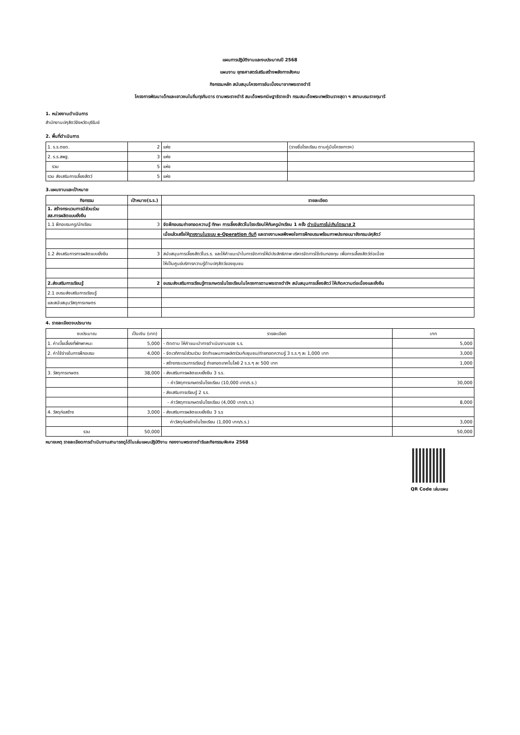แผนการปฏิบัติงานและงบประมาณปี 2568
แผนงาน ยุทธศาสตร์เสริมสร้างพลังทางสังคม
กิจกรรมหลัก สนับสนุนโครงการอันเนื่องมาจากพระราชดำริ
โครงการพัฒนาเด็กและเยาวชนในถิ่นทุรกันดาร ตามพระราชดำริ สมเด็จพระกนิษฐาธิราชเจ้า กรมสมเด็จพระเทพรัตนราชสุดา ฯ สยามบรมราชกุมารี
1. หน่วยงานดำเนินการ
สำนักงานปศุสัตว์จังหวัดบุรีรัมย์
2. พื้นที่ดำเนินการ
| 1. ร.ร.ตชด. | 2 | แห่ง | (รายชื่อโรงเรียน ตามคู่มือโครงการฯ) |
| 2. ร.ร.สพฐ. | 3 | แห่ง | |
| รวม | 5 | แห่ง | |
| รวม ส่งเสริมการเลี้ยงสัตว์ | 5 | แห่ง | |
3.แผนงานและเป้าหมาย
| กิจกรรม | เป้าหมาย(ร.ร.) | รายละเอียด |
| --- | --- | --- |
| 1. สร้างกระบวนการมีส่วนร่วม สส.การผลิตแบบยั่งยืน | | |
| 1.1 ฝึกอบรมครู/นักเรียน | 3 | จัดฝึกอบรมถ่ายทอดความรู้ ทักษะ การเลี้ยงสัตว์ในโรงเรียนให้กับครูนักเรียน 1 ครั้ง ดำเนินการไม่เกินไตรมาส 2 |
| | | เมื่อแล้วเสร็จให้ รายงานในระบบ e-Operation ทันที และรายงานผลพึงพอใจการฝึกอบรมพร้อมภาพประกอบมายังกรมปศุสัตว์ |
| 1.2 ส่งเสริมการการผลิตแบบยั่งยืน | 3 | สนับสนุนการเลี้ยงสัตว์ในร.ร. และให้คำแนะนำในการจัดการให้มีประสิทธิภาพ บริหารจัดการใช้เงินกองทุน เพื่อการเลี้ยงสัตว์ต่อเนื่อง |
| | | ให้เป็นศูนย์บริการความรู้ด้านปศุสัตว์ของชุมชน |
| 2.ส่งเสริมการเรียนรู้ | 2 | อบรมส่งเสริมการเรียนรู้การเกษตรในโรงเรียนในโครงการตามพระราชดำริฯ สนับสนุนการเลี้ยงสัตว์ ให้เกิดความต่อเนื่องและยั่งยืน |
| 2.1 อบรมส่งเสริมการเรียนรู้ | | |
| และสนับสนุนวัสดุการเกษตร | | |
4. รายละเอียดงบประมาณ
| งบประมาณ | เป็นเงิน (บาท) | รายละเอียด | บาท |
| 1. ค่าเบี้ยเลี้ยงที่พักพาหนะ | 5,000 | - ติดตาม ให้คำแนะนำการดำเนินงานของ ร.ร. | 5,000 |
| 2. ค่าใช้จ่ายในการฝึกอบรม | 4,000 | - จัดเวทีการมีส่วนร่วม จัดทำแผนการผลิตร่วมกับชุมชน/ถ่ายทอดความรู้ 3 ร.ร.ๆ ละ 1,000 บาท | 3,000 |
| | | - สร้างกระบวนการเรียนรู้ ถ่ายทอดเทคโนโลยี 2 ร.ร.ๆ ละ 500 บาท | 1,000 |
| 3. วัสดุการเกษตร | 38,000 | - ส่งเสริมการผลิตแบบยั่งยืน 3 ร.ร. | |
| | | - ค่าวัสดุการเกษตรในโรงเรียน (10,000 บาท/ร.ร.) | 30,000 |
| | | - ส่งเสริมการเรียนรู้ 2 ร.ร. | |
| | | - ค่าวัสดุการเกษตรในโรงเรียน (4,000 บาท/ร.ร.) | 8,000 |
| 4. วัสดุก่อสร้าง | 3,000 | - ส่งเสริมการผลิตแบบยั่งยืน 3 ร.ร | |
| | | ค่าวัสดุก่อสร้างในโรงเรียน (1,000 บาท/ร.ร.) | 3,000 |
| รวม | 50,000 | | 50,000 |
หมายเหตุ รายละเอียดการดำเนินงานสามารถดูได้ในเล่มแผนปฏิบัติงาน กองงานพระราชดำริและกิจกรรมพิเศษ 2568
QR Code เล่มแผน